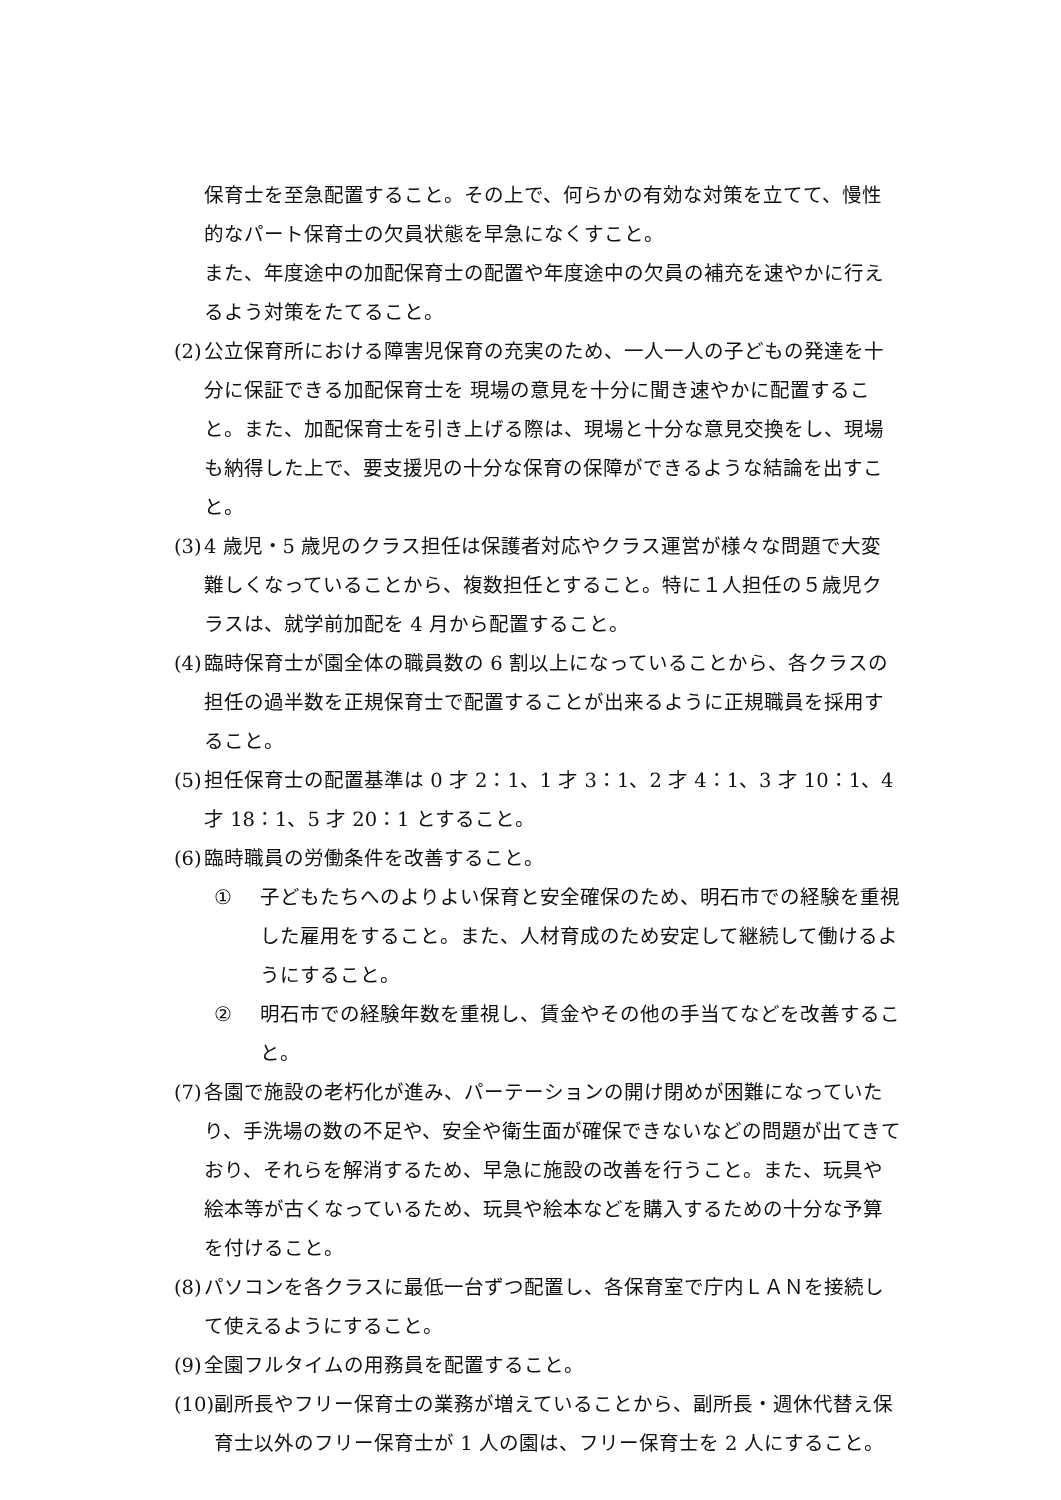保育士を至急配置すること。その上で、何らかの有効な対策を立てて、慢性的なパート保育士の欠員状態を早急になくすこと。
また、年度途中の加配保育士の配置や年度途中の欠員の補充を速やかに行えるよう対策をたてること。
(2) 公立保育所における障害児保育の充実のため、一人一人の子どもの発達を十分に保証できる加配保育士を 現場の意見を十分に聞き速やかに配置すること。また、加配保育士を引き上げる際は、現場と十分な意見交換をし、現場も納得した上で、要支援児の十分な保育の保障ができるような結論を出すこと。
(3) 4 歳児・5 歳児のクラス担任は保護者対応やクラス運営が様々な問題で大変難しくなっていることから、複数担任とすること。特に１人担任の５歳児クラスは、就学前加配を 4 月から配置すること。
(4) 臨時保育士が園全体の職員数の 6 割以上になっていることから、各クラスの担任の過半数を正規保育士で配置することが出来るように正規職員を採用すること。
(5) 担任保育士の配置基準は 0 才 2：1、1 才 3：1、2 才 4：1、3 才 10：1、4 才 18：1、5 才 20：1 とすること。
(6) 臨時職員の労働条件を改善すること。
① 子どもたちへのよりよい保育と安全確保のため、明石市での経験を重視した雇用をすること。また、人材育成のため安定して継続して働けるようにすること。
② 明石市での経験年数を重視し、賃金やその他の手当てなどを改善すること。
(7) 各園で施設の老朽化が進み、パーテーションの開け閉めが困難になっていたり、手洗場の数の不足や、安全や衛生面が確保できないなどの問題が出てきており、それらを解消するため、早急に施設の改善を行うこと。また、玩具や絵本等が古くなっているため、玩具や絵本などを購入するための十分な予算を付けること。
(8) パソコンを各クラスに最低一台ずつ配置し、各保育室で庁内ＬＡＮを接続して使えるようにすること。
(9) 全園フルタイムの用務員を配置すること。
(10) 副所長やフリー保育士の業務が増えていることから、副所長・週休代替え保育士以外のフリー保育士が 1 人の園は、フリー保育士を 2 人にすること。